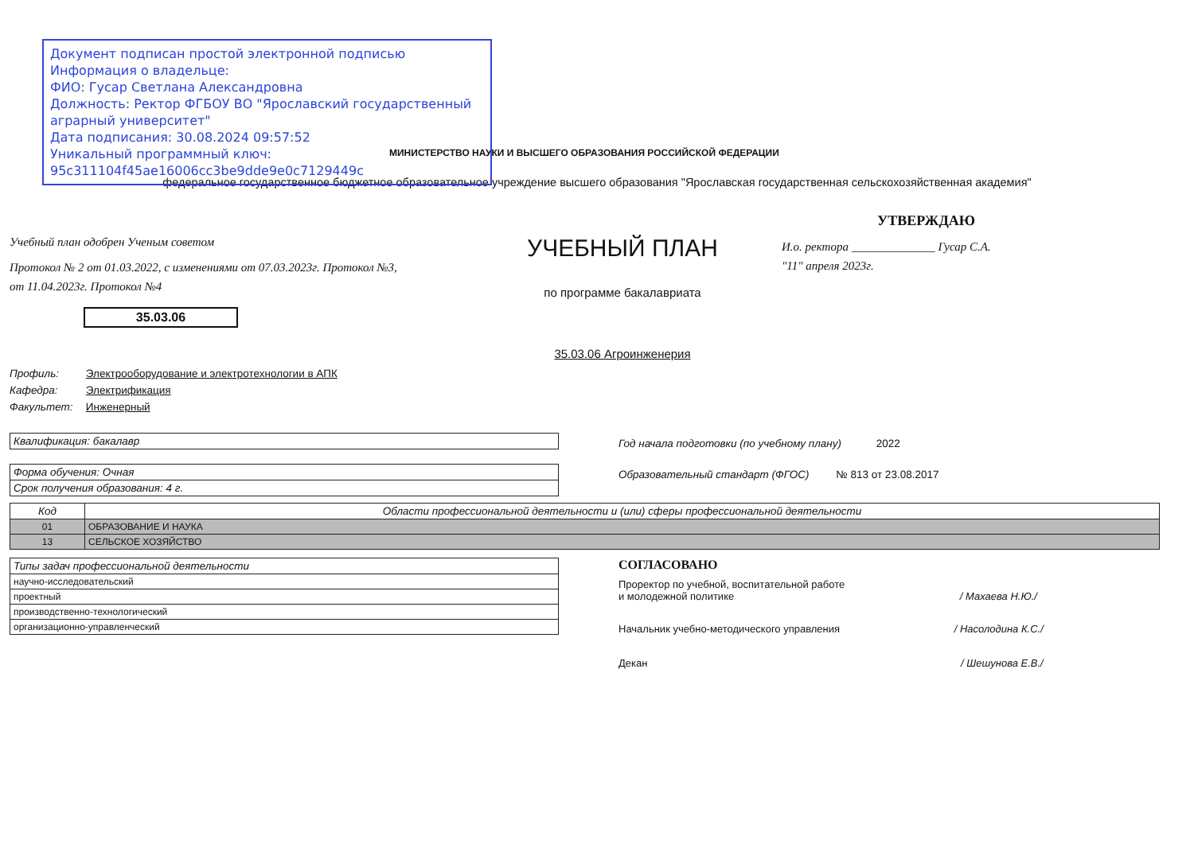Документ подписан простой электронной подписью
Информация о владельце:
ФИО: Гусар Светлана Александровна
Должность: Ректор ФГБОУ ВО "Ярославский государственный аграрный университет"
Дата подписания: 30.08.2024 09:57:52
Уникальный программный ключ:
95c311104f45ae16006cc3be9dde9e0c7129449c
МИНИСТЕРСТВО НАУКИ И ВЫСШЕГО ОБРАЗОВАНИЯ РОССИЙСКОЙ ФЕДЕРАЦИИ
федеральное государственное бюджетное образовательное учреждение высшего образования "Ярославская государственная сельскохозяйственная академия"
Учебный план одобрен Ученым советом
Протокол № 2 от 01.03.2022, с изменениями от 07.03.2023г. Протокол №3,
от 11.04.2023г. Протокол №4
35.03.06
УЧЕБНЫЙ ПЛАН
по программе бакалавриата
35.03.06 Агроинженерия
УТВЕРЖДАЮ
И.о. ректора ______________ Гусар С.А.
"11" апреля 2023г.
Профиль: Электрооборудование и электротехнологии в АПК
Кафедра: Электрификация
Факультет: Инженерный
| Квалификация: бакалавр |
| Форма обучения: Очная |
| Срок получения образования: 4 г. |
Год начала подготовки (по учебному плану) 2022
Образовательный стандарт (ФГОС) № 813 от 23.08.2017
| Код | Области профессиональной деятельности и (или) сферы профессиональной деятельности |
| --- | --- |
| 01 | ОБРАЗОВАНИЕ И НАУКА |
| 13 | СЕЛЬСКОЕ ХОЗЯЙСТВО |
| Типы задач профессиональной деятельности |
| --- |
| научно-исследовательский |
| проектный |
| производственно-технологический |
| организационно-управленческий |
СОГЛАСОВАНО
Проректор по учебной, воспитательной работе
и молодежной политике / Махаева Н.Ю./
Начальник учебно-методического управления / Насолодина К.С./
Декан / Шешунова Е.В./